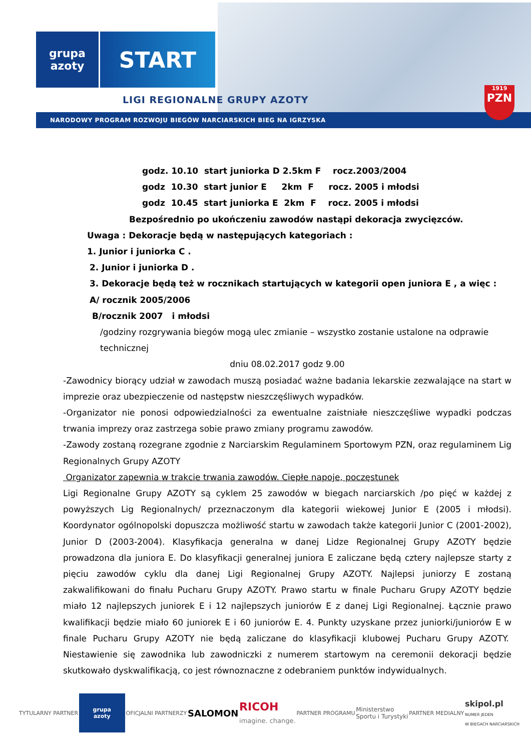grupa
azoty
START
LIGI REGIONALNE GRUPY AZOTY
NARODOWY PROGRAM ROZWOJU BIEGÓW NARCIARSKICH BIEG NA IGRZYSKA
1919
PZN
godz. 10.10 start juniorka D 2.5km F rocz.2003/2004
godz 10.30 start junior E 2km F rocz. 2005 i młodsi
godz 10.45 start juniorka E 2km F rocz. 2005 i młodsi
Bezpośrednio po ukończeniu zawodów nastąpi dekoracja zwycięzców.
Uwaga : Dekoracje będą w następujących kategoriach :
1. Junior i juniorka C .
2. Junior i juniorka D .
3. Dekoracje będą też w rocznikach startujących w kategorii open juniora E , a więc :
A/ rocznik 2005/2006
B/rocznik 2007 i młodsi
/godziny rozgrywania biegów mogą ulec zmianie – wszystko zostanie ustalone na odprawie technicznej
dniu 08.02.2017 godz 9.00
-Zawodnicy biorący udział w zawodach muszą posiadać ważne badania lekarskie zezwalające na start w imprezie oraz ubezpieczenie od następstw nieszczęśliwych wypadków.
-Organizator nie ponosi odpowiedzialności za ewentualne zaistniałe nieszczęśliwe wypadki podczas trwania imprezy oraz zastrzega sobie prawo zmiany programu zawodów.
-Zawody zostaną rozegrane zgodnie z Narciarskim Regulaminem Sportowym PZN, oraz regulaminem Lig Regionalnych Grupy AZOTY
Organizator zapewnia w trakcie trwania zawodów. Ciepłe napoje, poczęstunek
Ligi Regionalne Grupy AZOTY są cyklem 25 zawodów w biegach narciarskich /po pięć w każdej z powyższych Lig Regionalnych/ przeznaczonym dla kategorii wiekowej Junior E (2005 i młodsi). Koordynator ogólnopolski dopuszcza możliwość startu w zawodach także kategorii Junior C (2001-2002), Junior D (2003-2004). Klasyfikacja generalna w danej Lidze Regionalnej Grupy AZOTY będzie prowadzona dla juniora E. Do klasyfikacji generalnej juniora E zaliczane będą cztery najlepsze starty z pięciu zawodów cyklu dla danej Ligi Regionalnej Grupy AZOTY. Najlepsi juniorzy E zostaną zakwalifikowani do finału Pucharu Grupy AZOTY. Prawo startu w finale Pucharu Grupy AZOTY będzie miało 12 najlepszych juniorek E i 12 najlepszych juniorów E z danej Ligi Regionalnej. Łącznie prawo kwalifikacji będzie miało 60 juniorek E i 60 juniorów E. 4. Punkty uzyskane przez juniorki/juniorów E w finale Pucharu Grupy AZOTY nie będą zaliczane do klasyfikacji klubowej Pucharu Grupy AZOTY. Niestawienie się zawodnika lub zawodniczki z numerem startowym na ceremonii dekoracji będzie skutkowało dyskwalifikacją, co jest równoznaczne z odebraniem punktów indywidualnych.
TYTULARNY PARTNER
grupa
azoty
OFICJALNI PARTNERZY SALOMON RICOH
imagine. change. PARTNER PROGRAMU Ministerstwo
Sportu i Turystyki PARTNER MEDIALNY skipol.pl
NUMER JEDEN
W BIEGACH NARCIARSKICH